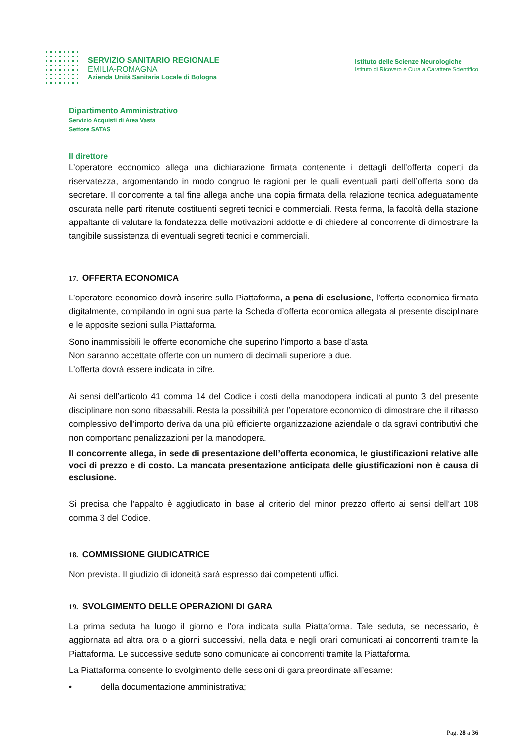SERVIZIO SANITARIO REGIONALE
EMILIA-ROMAGNA
Azienda Unità Sanitaria Locale di Bologna
Istituto delle Scienze Neurologiche
Istituto di Ricovero e Cura a Carattere Scientifico
Dipartimento Amministrativo
Servizio Acquisti di Area Vasta
Settore SATAS
Il direttore
L’operatore economico allega una dichiarazione firmata contenente i dettagli dell’offerta coperti da riservatezza, argomentando in modo congruo le ragioni per le quali eventuali parti dell’offerta sono da secretare. Il concorrente a tal fine allega anche una copia firmata della relazione tecnica adeguatamente oscurata nelle parti ritenute costituenti segreti tecnici e commerciali. Resta ferma, la facoltà della stazione appaltante di valutare la fondatezza delle motivazioni addotte e di chiedere al concorrente di dimostrare la tangibile sussistenza di eventuali segreti tecnici e commerciali.
17. OFFERTA ECONOMICA
L’operatore economico dovrà inserire sulla Piattaforma, a pena di esclusione, l’offerta economica firmata digitalmente, compilando in ogni sua parte la Scheda d’offerta economica allegata al presente disciplinare e le apposite sezioni sulla Piattaforma.
Sono inammissibili le offerte economiche che superino l’importo a base d’asta
Non saranno accettate offerte con un numero di decimali superiore a due.
L’offerta dovrà essere indicata in cifre.
Ai sensi dell’articolo 41 comma 14 del Codice i costi della manodopera indicati al punto 3 del presente disciplinare non sono ribassabili. Resta la possibilità per l’operatore economico di dimostrare che il ribasso complessivo dell’importo deriva da una più efficiente organizzazione aziendale o da sgravi contributivi che non comportano penalizzazioni per la manodopera.
Il concorrente allega, in sede di presentazione dell’offerta economica, le giustificazioni relative alle voci di prezzo e di costo. La mancata presentazione anticipata delle giustificazioni non è causa di esclusione.
Si precisa che l’appalto è aggiudicato in base al criterio del minor prezzo offerto ai sensi dell’art 108 comma 3 del Codice.
18. COMMISSIONE GIUDICATRICE
Non prevista. Il giudizio di idoneità sarà espresso dai competenti uffici.
19. SVOLGIMENTO DELLE OPERAZIONI DI GARA
La prima seduta ha luogo il giorno e l’ora indicata sulla Piattaforma. Tale seduta, se necessario, è aggiornata ad altra ora o a giorni successivi, nella data e negli orari comunicati ai concorrenti tramite la Piattaforma. Le successive sedute sono comunicate ai concorrenti tramite la Piattaforma.
La Piattaforma consente lo svolgimento delle sessioni di gara preordinate all’esame:
• della documentazione amministrativa;
Pag. 28 a 36